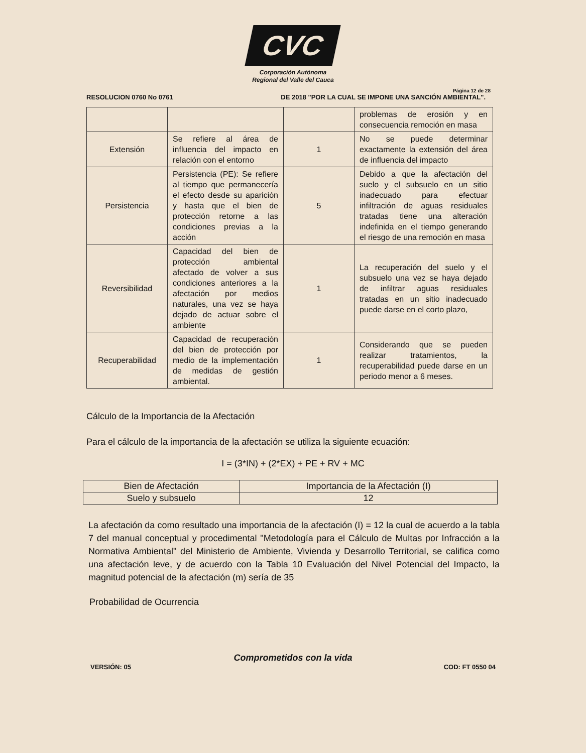CVC
Corporación Autónoma
Regional del Valle del Cauca
Página 12 de 28
RESOLUCION 0760 No 0761 DE 2018 "POR LA CUAL SE IMPONE UNA SANCIÓN AMBIENTAL".
| | | | problemas de erosión y en consecuencia remoción en masa |
| Extensión | Se refiere al área de influencia del impacto en relación con el entorno | 1 | No se puede determinar exactamente la extensión del área de influencia del impacto |
| Persistencia | Persistencia (PE): Se refiere al tiempo que permanecería el efecto desde su aparición y hasta que el bien de protección retorne a las condiciones previas a la acción | 5 | Debido a que la afectación del suelo y el subsuelo en un sitio inadecuado para efectuar infiltración de aguas residuales tratadas tiene una alteración indefinida en el tiempo generando el riesgo de una remoción en masa |
| Reversibilidad | Capacidad del bien de protección ambiental afectado de volver a sus condiciones anteriores a la afectación por medios naturales, una vez se haya dejado de actuar sobre el ambiente | 1 | La recuperación del suelo y el subsuelo una vez se haya dejado de infiltrar aguas residuales tratadas en un sitio inadecuado puede darse en el corto plazo, |
| Recuperabilidad | Capacidad de recuperación del bien de protección por medio de la implementación de medidas de gestión ambiental. | 1 | Considerando que se pueden realizar tratamientos, la recuperabilidad puede darse en un periodo menor a 6 meses. |
Cálculo de la Importancia de la Afectación
Para el cálculo de la importancia de la afectación se utiliza la siguiente ecuación:
I = (3*IN) + (2*EX) + PE + RV + MC
| Bien de Afectación | Importancia de la Afectación (I) |
| --- | --- |
| Suelo y subsuelo | 12 |
La afectación da como resultado una importancia de la afectación (I) = 12 la cual de acuerdo a la tabla 7 del manual conceptual y procedimental "Metodología para el Cálculo de Multas por Infracción a la Normativa Ambiental" del Ministerio de Ambiente, Vivienda y Desarrollo Territorial, se califica como una afectación leve, y de acuerdo con la Tabla 10 Evaluación del Nivel Potencial del Impacto, la magnitud potencial de la afectación (m) sería de 35
Probabilidad de Ocurrencia
Comprometidos con la vida
VERSIÓN: 05 COD: FT 0550 04